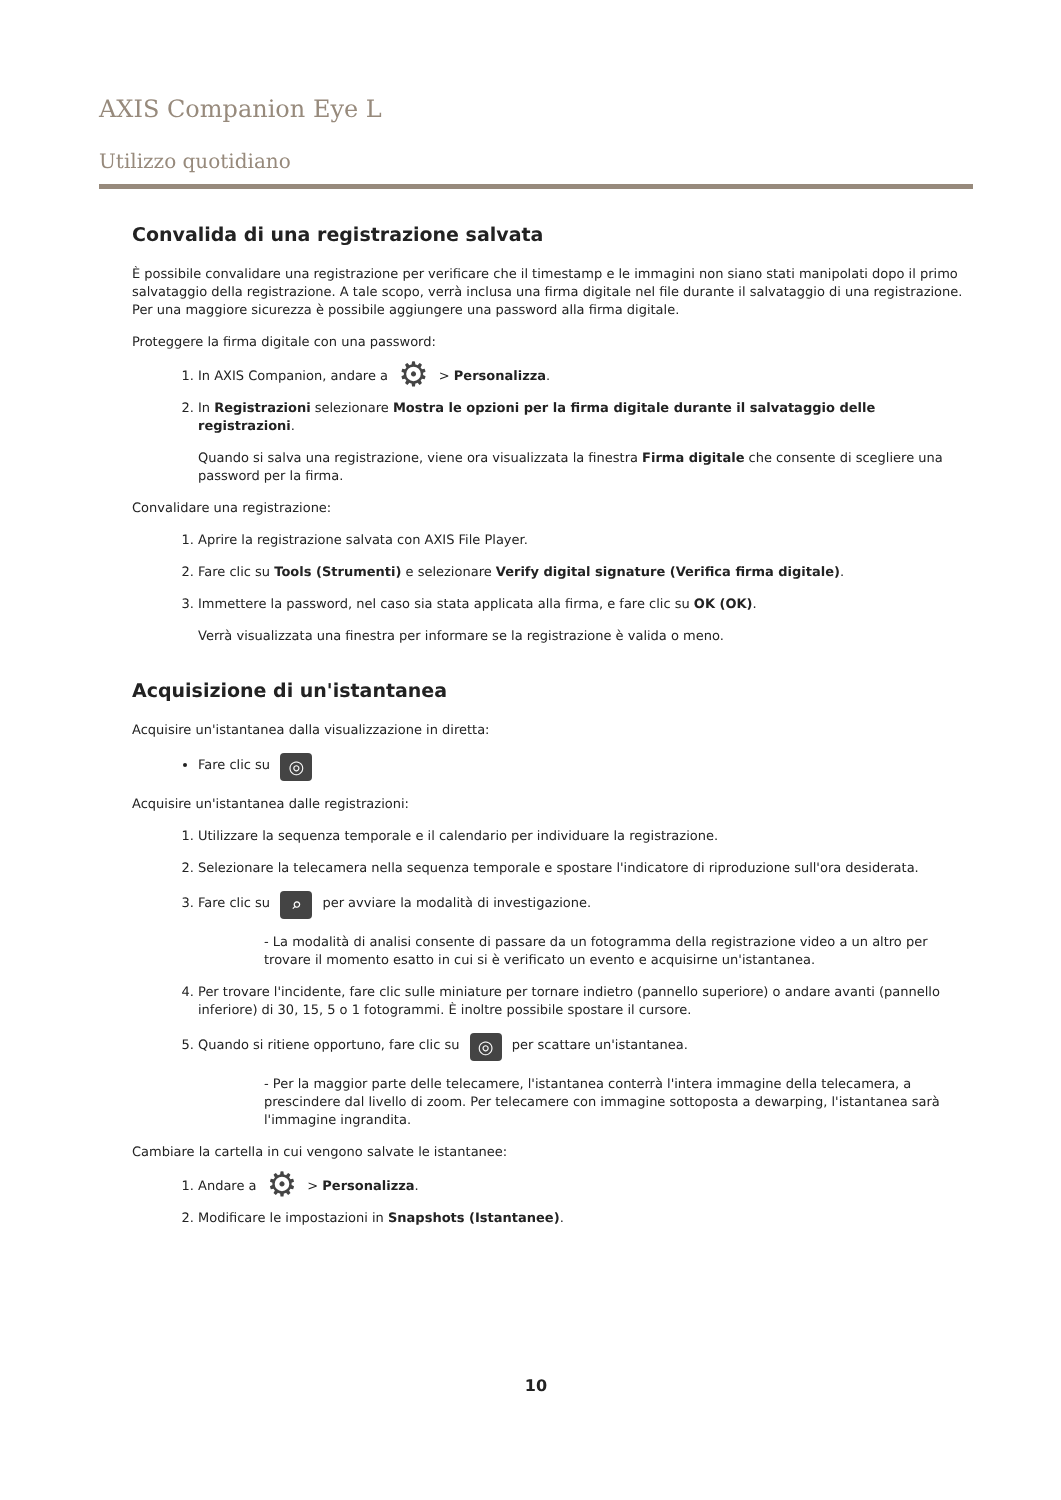AXIS Companion Eye L
Utilizzo quotidiano
Convalida di una registrazione salvata
È possibile convalidare una registrazione per verificare che il timestamp e le immagini non siano stati manipolati dopo il primo salvataggio della registrazione. A tale scopo, verrà inclusa una firma digitale nel file durante il salvataggio di una registrazione. Per una maggiore sicurezza è possibile aggiungere una password alla firma digitale.
Proteggere la firma digitale con una password:
1. In AXIS Companion, andare a ⚙ > Personalizza.
2. In Registrazioni selezionare Mostra le opzioni per la firma digitale durante il salvataggio delle registrazioni.
Quando si salva una registrazione, viene ora visualizzata la finestra Firma digitale che consente di scegliere una password per la firma.
Convalidare una registrazione:
1. Aprire la registrazione salvata con AXIS File Player.
2. Fare clic su Tools (Strumenti) e selezionare Verify digital signature (Verifica firma digitale).
3. Immettere la password, nel caso sia stata applicata alla firma, e fare clic su OK (OK).
Verrà visualizzata una finestra per informare se la registrazione è valida o meno.
Acquisizione di un'istantanea
Acquisire un'istantanea dalla visualizzazione in diretta:
Fare clic su ◎
Acquisire un'istantanea dalle registrazioni:
1. Utilizzare la sequenza temporale e il calendario per individuare la registrazione.
2. Selezionare la telecamera nella sequenza temporale e spostare l'indicatore di riproduzione sull'ora desiderata.
3. Fare clic su ⌕ per avviare la modalità di investigazione.
- La modalità di analisi consente di passare da un fotogramma della registrazione video a un altro per trovare il momento esatto in cui si è verificato un evento e acquisirne un'istantanea.
4. Per trovare l'incidente, fare clic sulle miniature per tornare indietro (pannello superiore) o andare avanti (pannello inferiore) di 30, 15, 5 o 1 fotogrammi. È inoltre possibile spostare il cursore.
5. Quando si ritiene opportuno, fare clic su ◎ per scattare un'istantanea.
- Per la maggior parte delle telecamere, l'istantanea conterrà l'intera immagine della telecamera, a prescindere dal livello di zoom. Per telecamere con immagine sottoposta a dewarping, l'istantanea sarà l'immagine ingrandita.
Cambiare la cartella in cui vengono salvate le istantanee:
1. Andare a ⚙ > Personalizza.
2. Modificare le impostazioni in Snapshots (Istantanee).
10